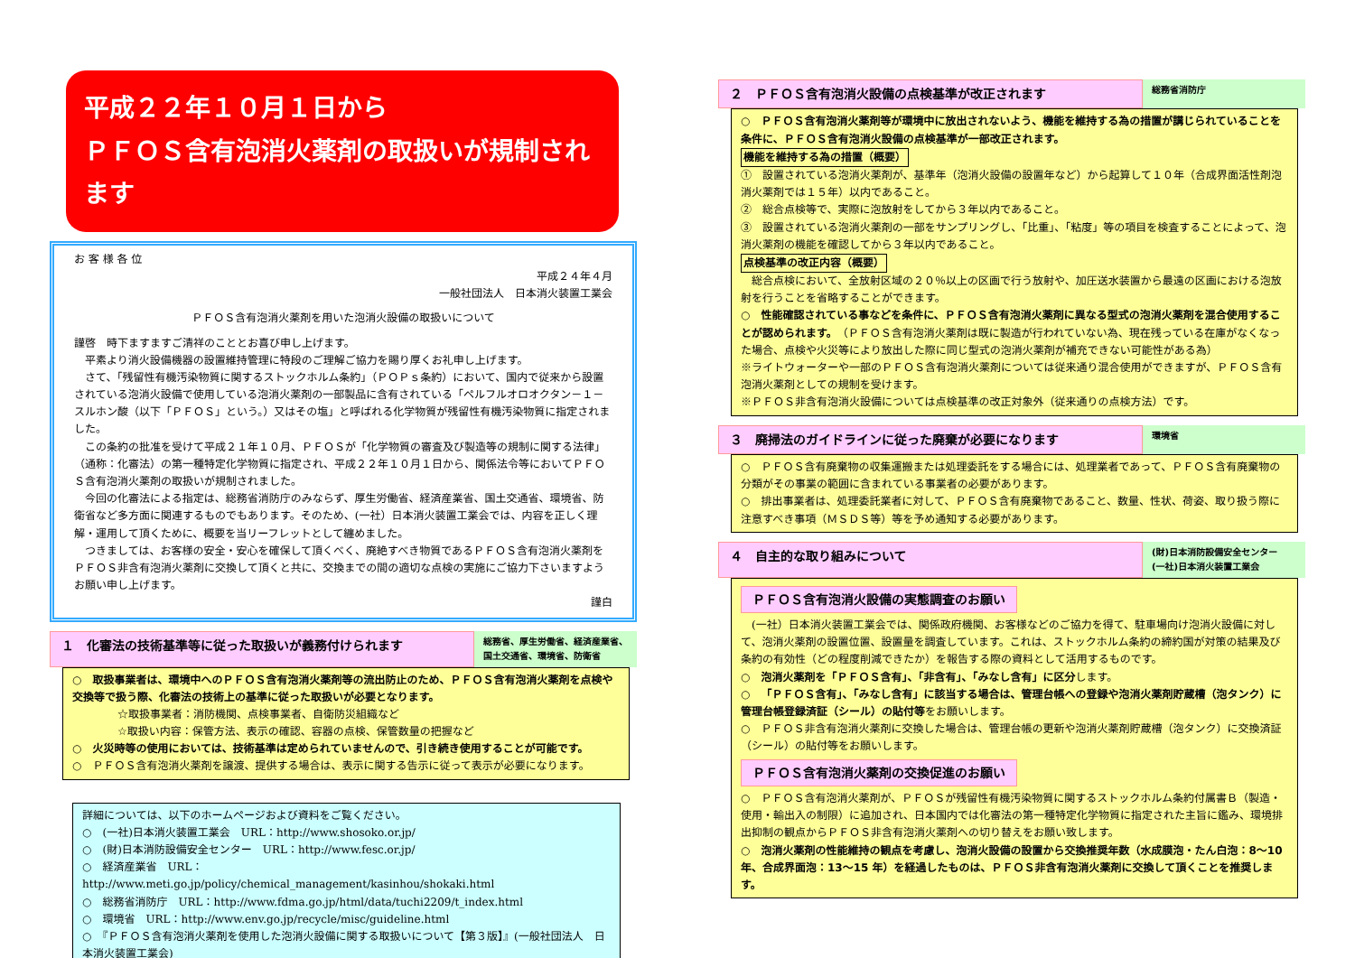平成２２年１０月１日から
ＰＦＯＳ含有泡消火薬剤の取扱いが規制されます
お 客 様 各 位
平成２４年４月
一般社団法人　日本消火装置工業会
ＰＦＯＳ含有泡消火薬剤を用いた泡消火設備の取扱いについて
謹啓　時下ますますご清祥のこととお喜び申し上げます。
　平素より消火設備機器の設置維持管理に特段のご理解ご協力を賜り厚くお礼申し上げます。
　さて、「残留性有機汚染物質に関するストックホルム条約」（ＰＯＰｓ条約）において、国内で従来から設置されている泡消火設備で使用している泡消火薬剤の一部製品に含有されている「ペルフルオロオクタン－１－スルホン酸（以下「ＰＦＯＳ」という。）又はその塩」と呼ばれる化学物質が残留性有機汚染物質に指定されました。
　この条約の批准を受けて平成２１年１０月、ＰＦＯＳが「化学物質の審査及び製造等の規制に関する法律」（通称：化審法）の第一種特定化学物質に指定され、平成２２年１０月１日から、関係法令等においてＰＦＯＳ含有泡消火薬剤の取扱いが規制されました。
　今回の化審法による指定は、総務省消防庁のみならず、厚生労働省、経済産業省、国土交通省、環境省、防衛省など多方面に関連するものでもあります。そのため、(一社）日本消火装置工業会では、内容を正しく理解・運用して頂くために、概要を当リーフレットとして纏めました。
　つきましては、お客様の安全・安心を確保して頂くべく、廃絶すべき物質であるＰＦＯＳ含有泡消火薬剤をＰＦＯＳ非含有泡消火薬剤に交換して頂くと共に、交換までの間の適切な点検の実施にご協力下さいますようお願い申し上げます。
謹白
１　化審法の技術基準等に従った取扱いが義務付けられます
総務省、厚生労働省、経済産業省、国土交通省、環境省、防衛省
○　取扱事業者は、環境中へのＰＦＯＳ含有泡消火薬剤等の流出防止のため、ＰＦＯＳ含有泡消火薬剤を点検や交換等で扱う際、化審法の技術上の基準に従った取扱いが必要となります。
☆取扱事業者：消防機関、点検事業者、自衛防災組織など
☆取扱い内容：保管方法、表示の確認、容器の点検、保管数量の把握など
○　火災時等の使用においては、技術基準は定められていませんので、引き続き使用することが可能です。
○　ＰＦＯＳ含有泡消火薬剤を譲渡、提供する場合は、表示に関する告示に従って表示が必要になります。
詳細については、以下のホームページおよび資料をご覧ください。
○　(一社)日本消火装置工業会　URL：http://www.shosoko.or.jp/
○　(財)日本消防設備安全センター　URL：http://www.fesc.or.jp/
○　経済産業省　URL：http://www.meti.go.jp/policy/chemical_management/kasinhou/shokaki.html
○　総務省消防庁　URL：http://www.fdma.go.jp/html/data/tuchi2209/t_index.html
○　環境省　URL：http://www.env.go.jp/recycle/misc/guideline.html
○　『ＰＦＯＳ含有泡消火薬剤を使用した泡消火設備に関する取扱いについて【第３版】』(一般社団法人　日本消火装置工業会)
２　ＰＦＯＳ含有泡消火設備の点検基準が改正されます
総務省消防庁
○　ＰＦＯＳ含有泡消火薬剤等が環境中に放出されないよう、機能を維持する為の措置が講じられていることを条件に、ＰＦＯＳ含有泡消火設備の点検基準が一部改正されます。
機能を維持する為の措置（概要）
①　設置されている泡消火薬剤が、基準年（泡消火設備の設置年など）から起算して１０年（合成界面活性剤泡消火薬剤では１５年）以内であること。
②　総合点検等で、実際に泡放射をしてから３年以内であること。
③　設置されている泡消火薬剤の一部をサンプリングし、「比重」、「粘度」等の項目を検査することによって、泡消火薬剤の機能を確認してから３年以内であること。
点検基準の改正内容（概要）
　総合点検において、全放射区域の２０％以上の区画で行う放射や、加圧送水装置から最遠の区画における泡放射を行うことを省略することができます。
○　性能確認されている事などを条件に、ＰＦＯＳ含有泡消火薬剤に異なる型式の泡消火薬剤を混合使用することが認められます。（ＰＦＯＳ含有泡消火薬剤は既に製造が行われていない為、現在残っている在庫がなくなった場合、点検や火災等により放出した際に同じ型式の泡消火薬剤が補充できない可能性がある為）
※ライトウォーターや一部のＰＦＯＳ含有泡消火薬剤については従来通り混合使用ができますが、ＰＦＯＳ含有泡消火薬剤としての規制を受けます。
※ＰＦＯＳ非含有泡消火設備については点検基準の改正対象外（従来通りの点検方法）です。
３　廃掃法のガイドラインに従った廃棄が必要になります
環境省
○　ＰＦＯＳ含有廃棄物の収集運搬または処理委託をする場合には、処理業者であって、ＰＦＯＳ含有廃棄物の分類がその事業の範囲に含まれている事業者の必要があります。
○　排出事業者は、処理委託業者に対して、ＰＦＯＳ含有廃棄物であること、数量、性状、荷姿、取り扱う際に注意すべき事項（ＭＳＤＳ等）等を予め通知する必要があります。
４　自主的な取り組みについて
(財)日本消防設備安全センター
(一社)日本消火装置工業会
ＰＦＯＳ含有泡消火設備の実態調査のお願い
　(一社）日本消火装置工業会では、関係政府機関、お客様などのご協力を得て、駐車場向け泡消火設備に対して、泡消火薬剤の設置位置、設置量を調査しています。これは、ストックホルム条約の締約国が対策の結果及び条約の有効性（どの程度削減できたか）を報告する際の資料として活用するものです。
○　泡消火薬剤を「ＰＦＯＳ含有」、「非含有」、「みなし含有」に区分します。
○　「ＰＦＯＳ含有」、「みなし含有」に該当する場合は、管理台帳への登録や泡消火薬剤貯蔵槽（泡タンク）に管理台帳登録済証（シール）の貼付等をお願いします。
○　ＰＦＯＳ非含有泡消火薬剤に交換した場合は、管理台帳の更新や泡消火薬剤貯蔵槽（泡タンク）に交換済証（シール）の貼付等をお願いします。
ＰＦＯＳ含有泡消火薬剤の交換促進のお願い
○　ＰＦＯＳ含有泡消火薬剤が、ＰＦＯＳが残留性有機汚染物質に関するストックホルム条約付属書Ｂ（製造・使用・輸出入の制限）に追加され、日本国内では化審法の第一種特定化学物質に指定された主旨に鑑み、環境排出抑制の観点からＰＦＯＳ非含有泡消火薬剤への切り替えをお願い致します。
○　泡消火薬剤の性能維持の観点を考慮し、泡消火設備の設置から交換推奨年数（水成膜泡・たん白泡：8～10 年、合成界面泡：13～15 年）を経過したものは、ＰＦＯＳ非含有泡消火薬剤に交換して頂くことを推奨します。